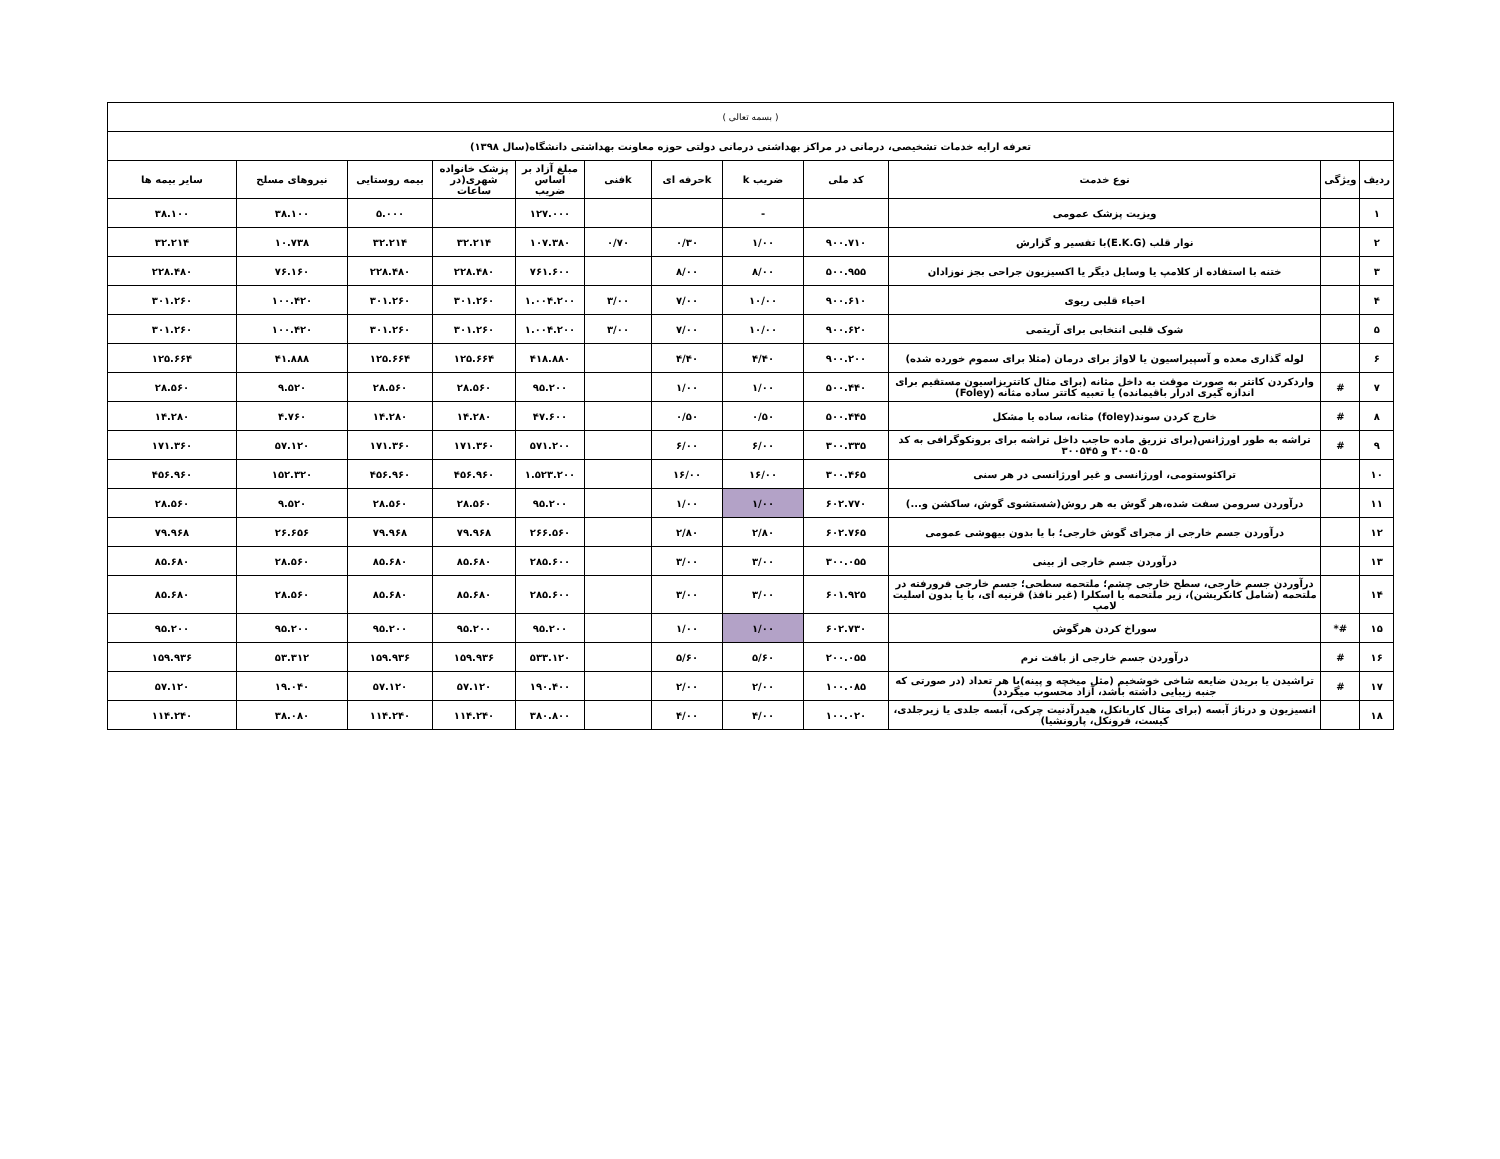| ( بسمه تعالی ) | | | | | | | | | | | |
| تعرفه ارایه خدمات تشخیصی، درمانی در مراکز بهداشتی درمانی دولتی حوزه معاونت بهداشتی دانشگاه(سال ۱۳۹۸) | | | | | | | | | | | |
| ردیف | ویژگی | نوع خدمت | کد ملی | ضریب k | kحرفه ای | kفنی | مبلغ آزاد بر اساس ضریب | پزشک خانواده شهری(در ساعات | بیمه روستایی | نیروهای مسلح | سایر بیمه ها |
| ۱ | | ویزیت پزشک عمومی | | - | | | ۱۲۷.۰۰۰ | | ۵.۰۰۰ | ۳۸.۱۰۰ | ۳۸.۱۰۰ |
| ۲ | | نوار قلب (E.K.G)با تفسیر و گزارش | ۹۰۰.۷۱۰ | ۱/۰۰ | ۰/۳۰ | ۰/۷۰ | ۱۰۷.۳۸۰ | ۳۲.۲۱۴ | ۳۲.۲۱۴ | ۱۰.۷۳۸ | ۳۲.۲۱۴ |
| ۳ | | ختنه با استفاده از کلامپ یا وسایل دیگر یا اکسیزیون جراحی بجز نوزادان | ۵۰۰.۹۵۵ | ۸/۰۰ | ۸/۰۰ | | ۷۶۱.۶۰۰ | ۲۲۸.۴۸۰ | ۲۲۸.۴۸۰ | ۷۶.۱۶۰ | ۲۲۸.۴۸۰ |
| ۴ | | احیاء قلبی ریوی | ۹۰۰.۶۱۰ | ۱۰/۰۰ | ۷/۰۰ | ۳/۰۰ | ۱.۰۰۴.۲۰۰ | ۳۰۱.۲۶۰ | ۳۰۱.۲۶۰ | ۱۰۰.۴۲۰ | ۳۰۱.۲۶۰ |
| ۵ | | شوک قلبی انتخابی برای آریتمی | ۹۰۰.۶۲۰ | ۱۰/۰۰ | ۷/۰۰ | ۳/۰۰ | ۱.۰۰۴.۲۰۰ | ۳۰۱.۲۶۰ | ۳۰۱.۲۶۰ | ۱۰۰.۴۲۰ | ۳۰۱.۲۶۰ |
| ۶ | | لوله گذاری معده و آسپیراسیون یا لاواژ برای درمان (مثلا برای سموم خورده شده) | ۹۰۰.۲۰۰ | ۴/۴۰ | ۴/۴۰ | | ۴۱۸.۸۸۰ | ۱۲۵.۶۶۴ | ۱۲۵.۶۶۴ | ۴۱.۸۸۸ | ۱۲۵.۶۶۴ |
| ۷ | # | واردکردن کاتتر به صورت موقت به داخل مثانه (برای مثال کاتتریزاسیون مستقیم برای اندازه گیری ادرار باقیمانده) یا تعبیه کاتتر ساده مثانه (Foley) | ۵۰۰.۴۴۰ | ۱/۰۰ | ۱/۰۰ | | ۹۵.۲۰۰ | ۲۸.۵۶۰ | ۲۸.۵۶۰ | ۹.۵۲۰ | ۲۸.۵۶۰ |
| ۸ | # | خارج کردن سوند(foley) مثانه، ساده یا مشکل | ۵۰۰.۴۴۵ | ۰/۵۰ | ۰/۵۰ | | ۴۷.۶۰۰ | ۱۴.۲۸۰ | ۱۴.۲۸۰ | ۴.۷۶۰ | ۱۴.۲۸۰ |
| ۹ | # | تراشه به طور اورژانس(برای تزریق ماده حاجب داخل تراشه برای برونکوگرافی به کد ۳۰۰۵۰۵ و ۳۰۰۵۴۵ | ۳۰۰.۳۳۵ | ۶/۰۰ | ۶/۰۰ | | ۵۷۱.۲۰۰ | ۱۷۱.۳۶۰ | ۱۷۱.۳۶۰ | ۵۷.۱۲۰ | ۱۷۱.۳۶۰ |
| ۱۰ | | تراکئوستومی، اورژانسی و غیر اورژانسی در هر سنی | ۳۰۰.۴۶۵ | ۱۶/۰۰ | ۱۶/۰۰ | | ۱.۵۲۳.۲۰۰ | ۴۵۶.۹۶۰ | ۴۵۶.۹۶۰ | ۱۵۲.۳۲۰ | ۴۵۶.۹۶۰ |
| ۱۱ | | درآوردن سرومن سفت شده،هر گوش به هر روش(شستشوی گوش، ساکشن و...) | ۶۰۲.۷۷۰ | ۱/۰۰ | ۱/۰۰ | | ۹۵.۲۰۰ | ۲۸.۵۶۰ | ۲۸.۵۶۰ | ۹.۵۲۰ | ۲۸.۵۶۰ |
| ۱۲ | | درآوردن جسم خارجی از مجرای گوش خارجی؛ با یا بدون بیهوشی عمومی | ۶۰۲.۷۶۵ | ۲/۸۰ | ۲/۸۰ | | ۲۶۶.۵۶۰ | ۷۹.۹۶۸ | ۷۹.۹۶۸ | ۲۶.۶۵۶ | ۷۹.۹۶۸ |
| ۱۳ | | درآوردن جسم خارجی از بینی | ۳۰۰.۰۵۵ | ۳/۰۰ | ۳/۰۰ | | ۲۸۵.۶۰۰ | ۸۵.۶۸۰ | ۸۵.۶۸۰ | ۲۸.۵۶۰ | ۸۵.۶۸۰ |
| ۱۴ | | درآوردن جسم خارجی، سطح خارجی چشم؛ ملتحمه سطحی؛ جسم خارجی فرورفته در ملتحمه (شامل کانکریشن)، زیر ملتحمه یا اسکلرا (غیر نافذ) قرنیه ای، با یا بدون اسلیت لامپ | ۶۰۱.۹۲۵ | ۳/۰۰ | ۳/۰۰ | | ۲۸۵.۶۰۰ | ۸۵.۶۸۰ | ۸۵.۶۸۰ | ۲۸.۵۶۰ | ۸۵.۶۸۰ |
| ۱۵ | #* | سوراخ کردن هرگوش | ۶۰۲.۷۳۰ | ۱/۰۰ | ۱/۰۰ | | ۹۵.۲۰۰ | ۹۵.۲۰۰ | ۹۵.۲۰۰ | ۹۵.۲۰۰ | ۹۵.۲۰۰ |
| ۱۶ | # | درآوردن جسم خارجی از بافت نرم | ۲۰۰.۰۵۵ | ۵/۶۰ | ۵/۶۰ | | ۵۳۳.۱۲۰ | ۱۵۹.۹۳۶ | ۱۵۹.۹۳۶ | ۵۳.۳۱۲ | ۱۵۹.۹۳۶ |
| ۱۷ | # | تراشیدن یا بریدن ضایعه شاخی خوشخیم (مثل میخچه و پینه)با هر تعداد (در صورتی که جنبه زیبایی داشته باشد، آزاد محسوب میگردد) | ۱۰۰.۰۸۵ | ۲/۰۰ | ۲/۰۰ | | ۱۹۰.۴۰۰ | ۵۷.۱۲۰ | ۵۷.۱۲۰ | ۱۹.۰۴۰ | ۵۷.۱۲۰ |
| ۱۸ | | انسیزیون و درناژ آبسه (برای مثال کاربانکل، هیدرآدنیت چرکی، آبسه جلدی یا زیرجلدی، کیست، فرونکل، پارونشیا) | ۱۰۰.۰۲۰ | ۴/۰۰ | ۴/۰۰ | | ۳۸۰.۸۰۰ | ۱۱۴.۲۴۰ | ۱۱۴.۲۴۰ | ۳۸.۰۸۰ | ۱۱۴.۲۴۰ |